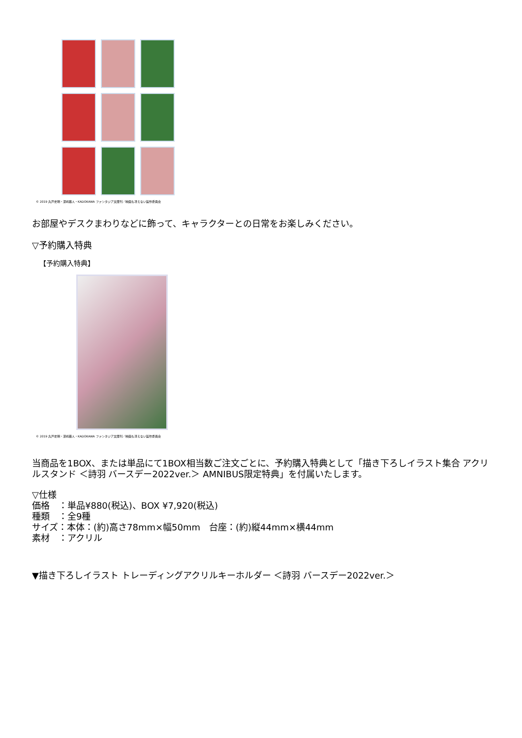© 2019 丸戸史明・深崎暮人・KADOKAWA ファンタジア文庫刊／映画も冴えない製作委員会
お部屋やデスクまわりなどに飾って、キャラクターとの日常をお楽しみください。
▽予約購入特典
【予約購入特典】
© 2019 丸戸史明・深崎暮人・KADOKAWA ファンタジア文庫刊／映画も冴えない製作委員会
当商品を1BOX、または単品にて1BOX相当数ご注文ごとに、予約購入特典として「描き下ろしイラスト集合 アクリルスタンド ＜詩羽 バースデー2022ver.＞ AMNIBUS限定特典」を付属いたします。
▽仕様
価格　：単品¥880(税込)、BOX ¥7,920(税込)
種類　：全9種
サイズ：本体：(約)高さ78mm×幅50mm　台座：(約)縦44mm×横44mm
素材　：アクリル
▼描き下ろしイラスト トレーディングアクリルキーホルダー ＜詩羽 バースデー2022ver.＞